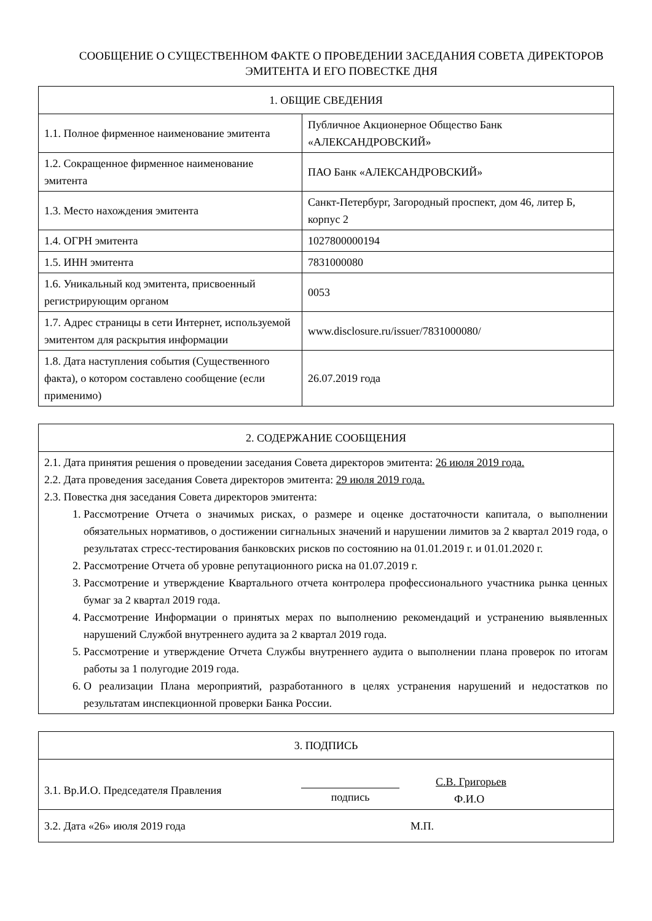СООБЩЕНИЕ О СУЩЕСТВЕННОМ ФАКТЕ О ПРОВЕДЕНИИ ЗАСЕДАНИЯ СОВЕТА ДИРЕКТОРОВ ЭМИТЕНТА И ЕГО ПОВЕСТКЕ ДНЯ
| 1. ОБЩИЕ СВЕДЕНИЯ | |
| --- | --- |
| 1.1. Полное фирменное наименование эмитента | Публичное Акционерное Общество Банк «АЛЕКСАНДРОВСКИЙ» |
| 1.2. Сокращенное фирменное наименование эмитента | ПАО Банк «АЛЕКСАНДРОВСКИЙ» |
| 1.3. Место нахождения эмитента | Санкт-Петербург, Загородный проспект, дом 46, литер Б, корпус 2 |
| 1.4. ОГРН эмитента | 1027800000194 |
| 1.5. ИНН эмитента | 7831000080 |
| 1.6. Уникальный код эмитента, присвоенный регистрирующим органом | 0053 |
| 1.7. Адрес страницы в сети Интернет, используемой эмитентом для раскрытия информации | www.disclosure.ru/issuer/7831000080/ |
| 1.8. Дата наступления события (Существенного факта), о котором составлено сообщение (если применимо) | 26.07.2019 года |
| 2. СОДЕРЖАНИЕ СООБЩЕНИЯ |
| --- |
| 2.1. Дата принятия решения о проведении заседания Совета директоров эмитента: 26 июля 2019 года. 2.2. Дата проведения заседания Совета директоров эмитента: 29 июля 2019 года. 2.3. Повестка дня заседания Совета директоров эмитента: 1. Рассмотрение Отчета о значимых рисках, о размере и оценке достаточности капитала, о выполнении обязательных нормативов, о достижении сигнальных значений и нарушении лимитов за 2 квартал 2019 года, о результатах стресс-тестирования банковских рисков по состоянию на 01.01.2019 г. и 01.01.2020 г. 2. Рассмотрение Отчета об уровне репутационного риска на 01.07.2019 г. 3. Рассмотрение и утверждение Квартального отчета контролера профессионального участника рынка ценных бумаг за 2 квартал 2019 года. 4. Рассмотрение Информации о принятых мерах по выполнению рекомендаций и устранению выявленных нарушений Службой внутреннего аудита за 2 квартал 2019 года. 5. Рассмотрение и утверждение Отчета Службы внутреннего аудита о выполнении плана проверок по итогам работы за 1 полугодие 2019 года. 6. О реализации Плана мероприятий, разработанного в целях устранения нарушений и недостатков по результатам инспекционной проверки Банка России. |
| 3. ПОДПИСЬ | | |
| --- | --- | --- |
| 3.1. Вр.И.О. Председателя Правления | подпись | С.В. Григорьев Ф.И.О |
| 3.2. Дата «26» июля 2019 года | | М.П. |